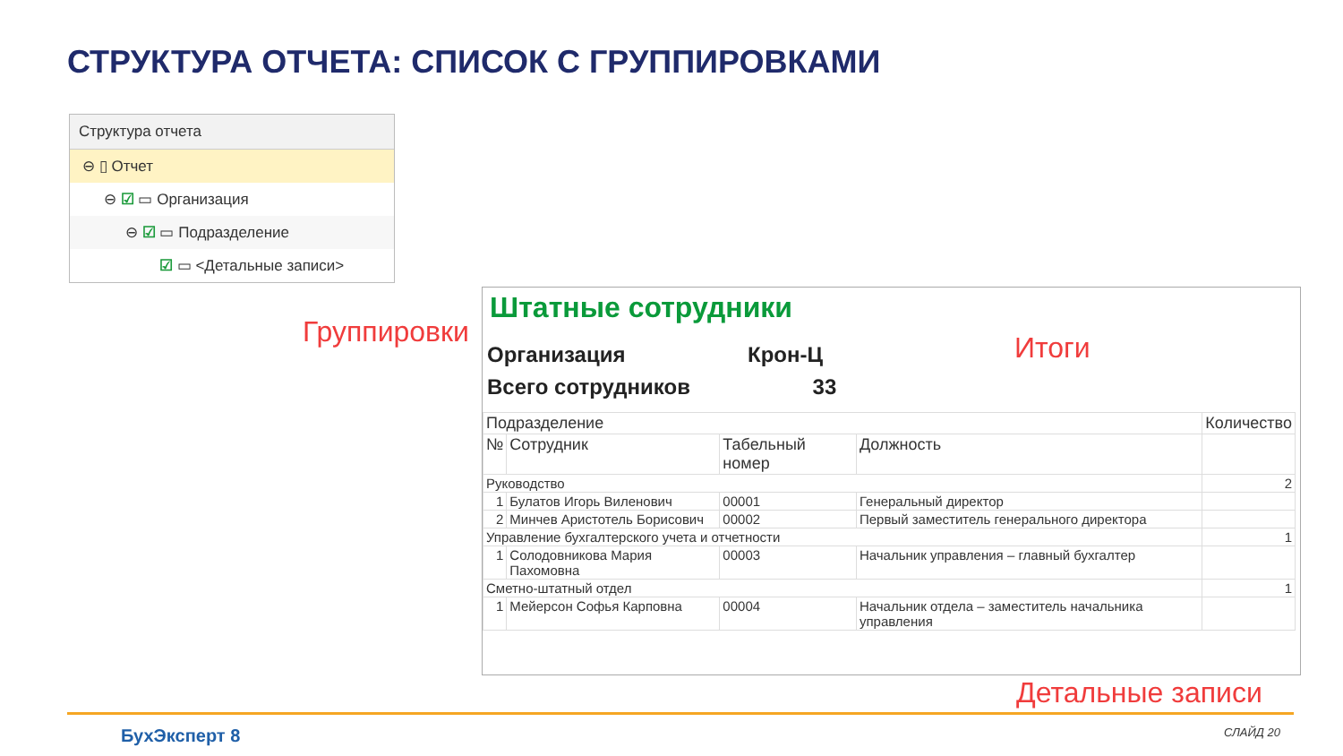СТРУКТУРА ОТЧЕТА: СПИСОК С ГРУППИРОВКАМИ
Структура отчета
⊖ ▯ Отчет
⊖ ☑ ▭ Организация
⊖ ☑ ▭ Подразделение
☑ ▭ <Детальные записи>
Группировки Итоги
Детальные записи
Штатные сотрудники
Организация Крон-Ц
Всего сотрудников 33
| Подразделение | | | | Количество |
| --- | --- | --- | --- | --- |
| № | Сотрудник | Табельный номер | Должность | |
| Руководство | | | | 2 |
| 1 | Булатов Игорь Виленович | 00001 | Генеральный директор | |
| 2 | Минчев Аристотель Борисович | 00002 | Первый заместитель генерального директора | |
| Управление бухгалтерского учета и отчетности | | | | 1 |
| 1 | Солодовникова Мария Пахомовна | 00003 | Начальник управления – главный бухгалтер | |
| Сметно-штатный отдел | | | | 1 |
| 1 | Мейерсон Софья Карповна | 00004 | Начальник отдела – заместитель начальника управления | |
БухЭксперт 8 СЛАЙД 20